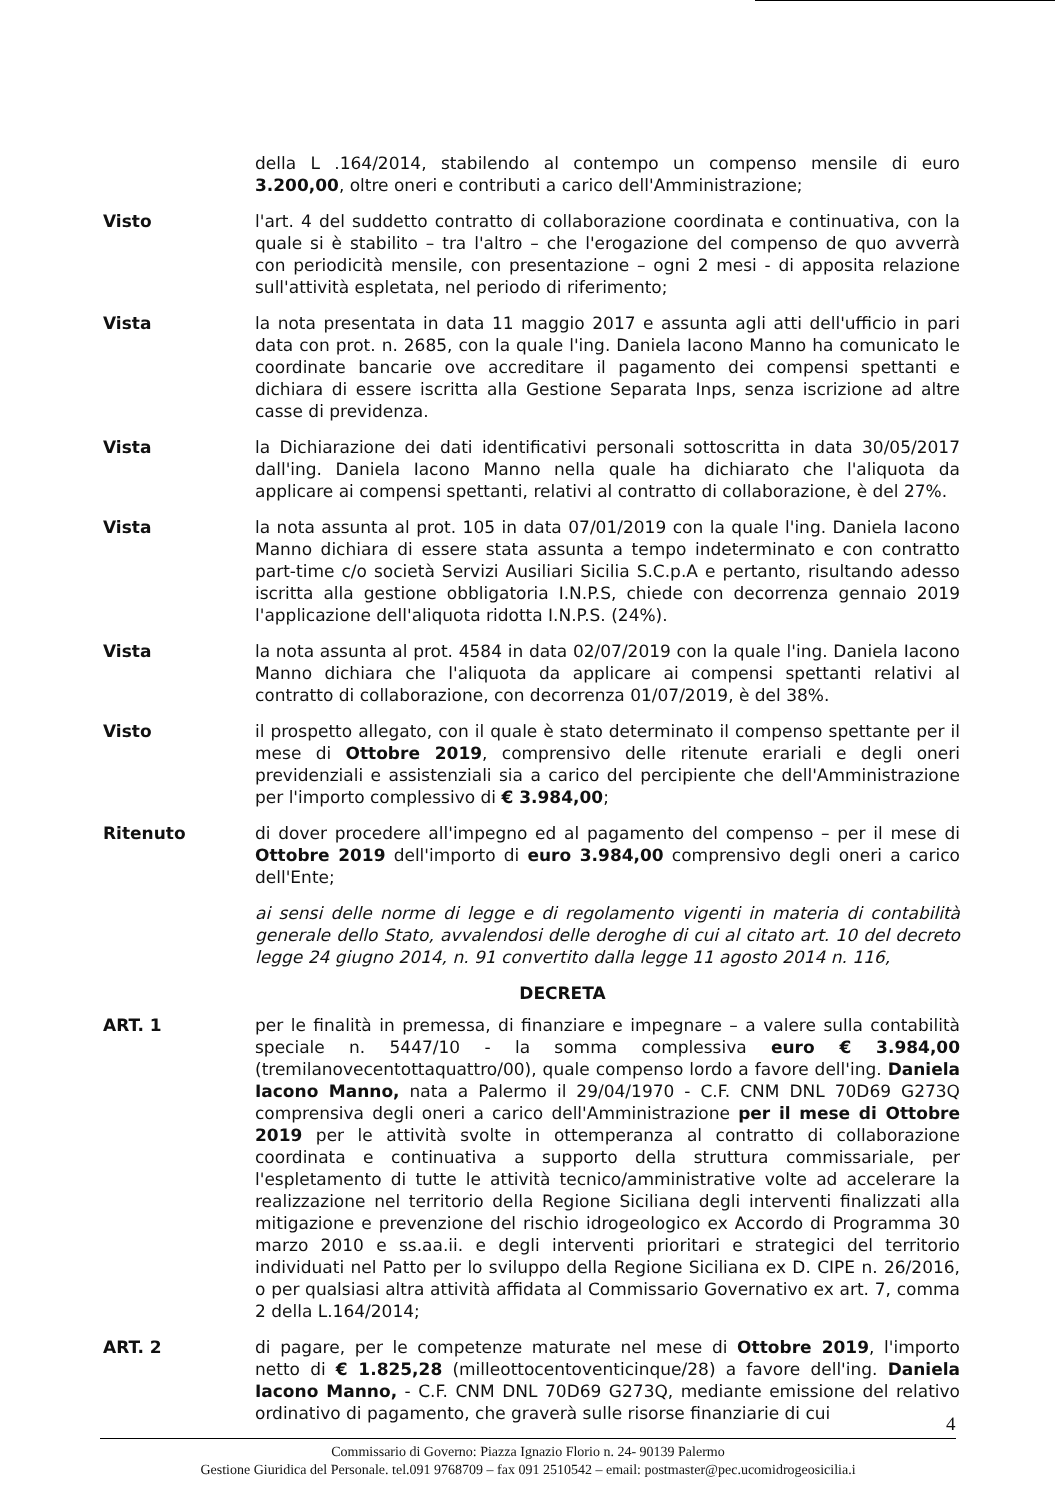della L .164/2014, stabilendo al contempo un compenso mensile di euro 3.200,00, oltre oneri e contributi a carico dell'Amministrazione;
Visto l'art. 4 del suddetto contratto di collaborazione coordinata e continuativa, con la quale si è stabilito – tra l'altro – che l'erogazione del compenso de quo avverrà con periodicità mensile, con presentazione – ogni 2 mesi - di apposita relazione sull'attività espletata, nel periodo di riferimento;
Vista la nota presentata in data 11 maggio 2017 e assunta agli atti dell'ufficio in pari data con prot. n. 2685, con la quale l'ing. Daniela Iacono Manno ha comunicato le coordinate bancarie ove accreditare il pagamento dei compensi spettanti e dichiara di essere iscritta alla Gestione Separata Inps, senza iscrizione ad altre casse di previdenza.
Vista la Dichiarazione dei dati identificativi personali sottoscritta in data 30/05/2017 dall'ing. Daniela Iacono Manno nella quale ha dichiarato che l'aliquota da applicare ai compensi spettanti, relativi al contratto di collaborazione, è del 27%.
Vista la nota assunta al prot. 105 in data 07/01/2019 con la quale l'ing. Daniela Iacono Manno dichiara di essere stata assunta a tempo indeterminato e con contratto part-time c/o società Servizi Ausiliari Sicilia S.C.p.A e pertanto, risultando adesso iscritta alla gestione obbligatoria I.N.P.S, chiede con decorrenza gennaio 2019 l'applicazione dell'aliquota ridotta I.N.P.S. (24%).
Vista la nota assunta al prot. 4584 in data 02/07/2019 con la quale l'ing. Daniela Iacono Manno dichiara che l'aliquota da applicare ai compensi spettanti relativi al contratto di collaborazione, con decorrenza 01/07/2019, è del 38%.
Visto il prospetto allegato, con il quale è stato determinato il compenso spettante per il mese di Ottobre 2019, comprensivo delle ritenute erariali e degli oneri previdenziali e assistenziali sia a carico del percipiente che dell'Amministrazione per l'importo complessivo di € 3.984,00;
Ritenuto di dover procedere all'impegno ed al pagamento del compenso – per il mese di Ottobre 2019 dell'importo di euro 3.984,00 comprensivo degli oneri a carico dell'Ente;
ai sensi delle norme di legge e di regolamento vigenti in materia di contabilità generale dello Stato, avvalendosi delle deroghe di cui al citato art. 10 del decreto legge 24 giugno 2014, n. 91 convertito dalla legge 11 agosto 2014 n. 116,
DECRETA
ART. 1 per le finalità in premessa, di finanziare e impegnare – a valere sulla contabilità speciale n. 5447/10 - la somma complessiva euro € 3.984,00 (tremilanovecentottaquattro/00), quale compenso lordo a favore dell'ing. Daniela Iacono Manno, nata a Palermo il 29/04/1970 - C.F. CNM DNL 70D69 G273Q comprensiva degli oneri a carico dell'Amministrazione per il mese di Ottobre 2019 per le attività svolte in ottemperanza al contratto di collaborazione coordinata e continuativa a supporto della struttura commissariale, per l'espletamento di tutte le attività tecnico/amministrative volte ad accelerare la realizzazione nel territorio della Regione Siciliana degli interventi finalizzati alla mitigazione e prevenzione del rischio idrogeologico ex Accordo di Programma 30 marzo 2010 e ss.aa.ii. e degli interventi prioritari e strategici del territorio individuati nel Patto per lo sviluppo della Regione Siciliana ex D. CIPE n. 26/2016, o per qualsiasi altra attività affidata al Commissario Governativo ex art. 7, comma 2 della L.164/2014;
ART. 2 di pagare, per le competenze maturate nel mese di Ottobre 2019, l'importo netto di € 1.825,28 (milleottocentoventicinque/28) a favore dell'ing. Daniela Iacono Manno, - C.F. CNM DNL 70D69 G273Q, mediante emissione del relativo ordinativo di pagamento, che graverà sulle risorse finanziarie di cui
4
Commissario di Governo: Piazza Ignazio Florio n. 24- 90139 Palermo
Gestione Giuridica del Personale. tel.091 9768709 – fax 091 2510542 – email: postmaster@pec.ucomidrogeosicilia.i